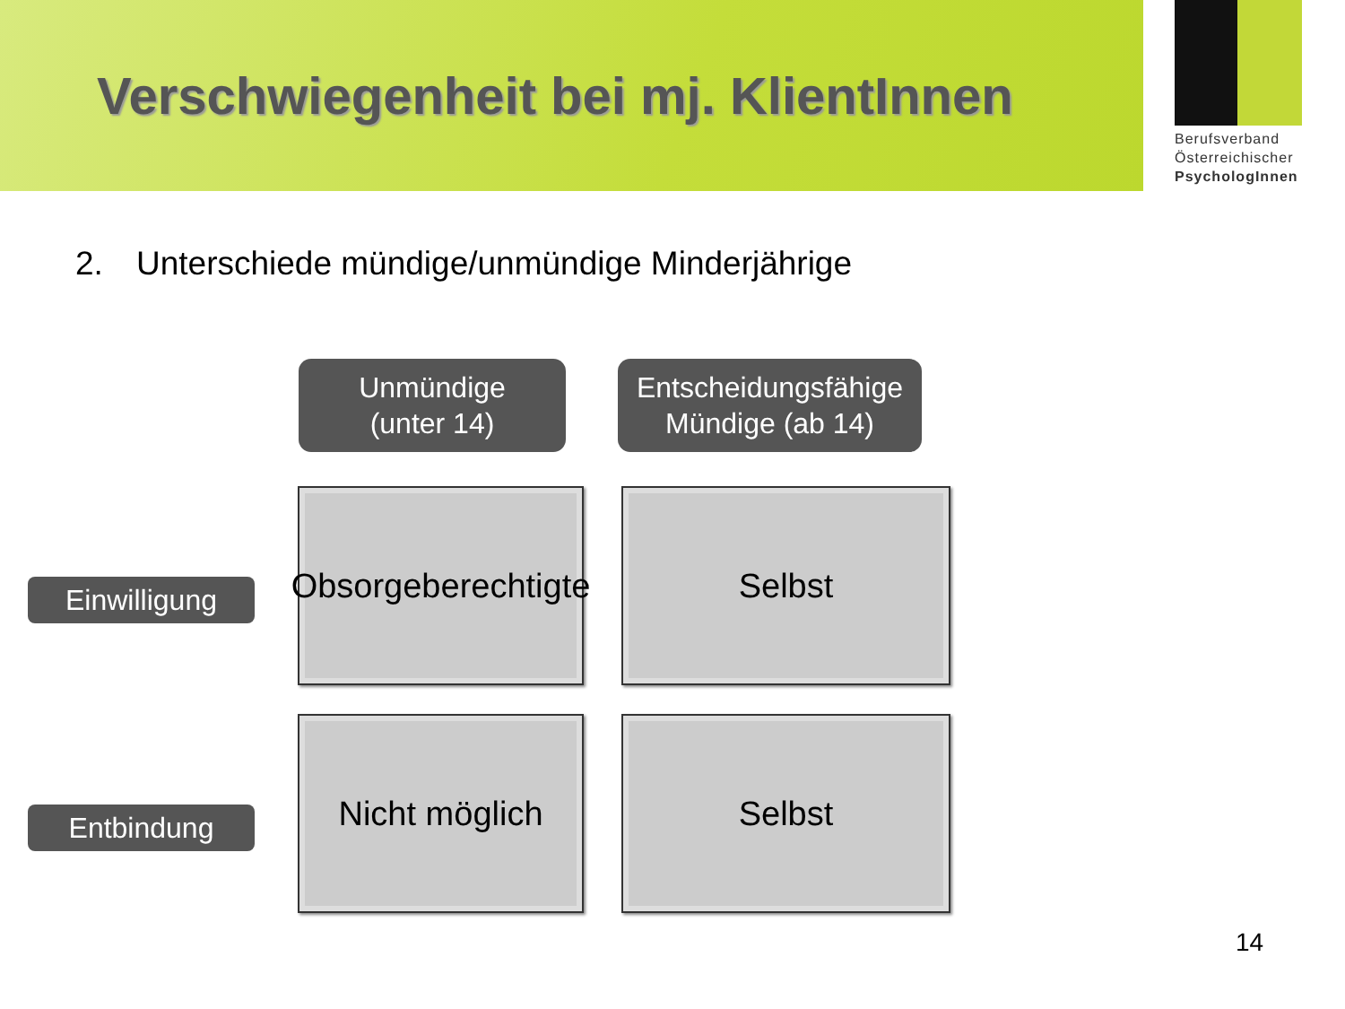Verschwiegenheit bei mj. KlientInnen
Berufsverband
Österreichischer
PsychologInnen
2. Unterschiede mündige/unmündige Minderjährige
Unmündige
(unter 14)
Entscheidungsfähige
Mündige (ab 14)
Einwilligung
Obsorgeberechtigte
Selbst
Entbindung
Nicht möglich
Selbst
14